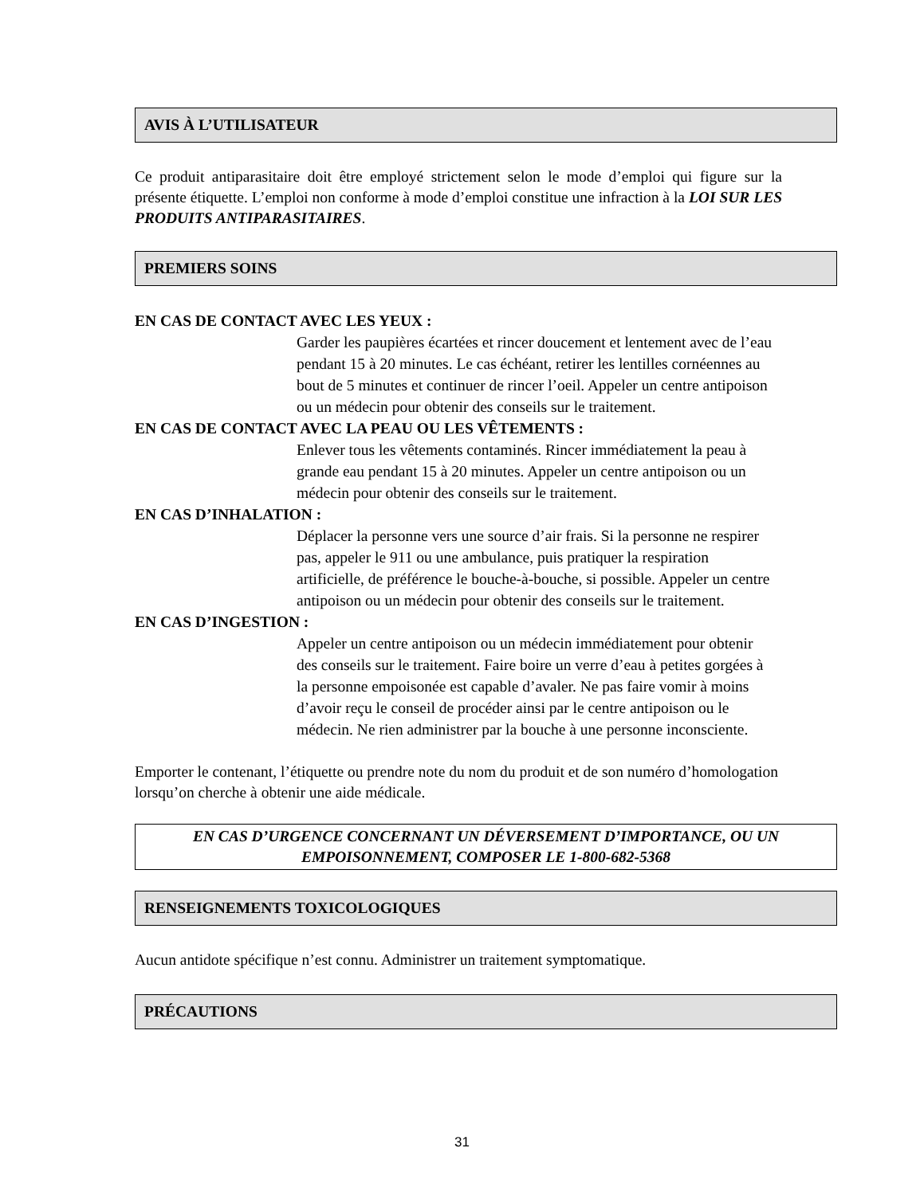AVIS À L’UTILISATEUR
Ce produit antiparasitaire doit être employé strictement selon le mode d’emploi qui figure sur la présente étiquette. L’emploi non conforme à mode d’emploi constitue une infraction à la LOI SUR LES PRODUITS ANTIPARASITAIRES.
PREMIERS SOINS
EN CAS DE CONTACT AVEC LES YEUX :
Garder les paupières écartées et rincer doucement et lentement avec de l’eau pendant 15 à 20 minutes. Le cas échéant, retirer les lentilles cornéennes au bout de 5 minutes et continuer de rincer l’oeil. Appeler un centre antipoison ou un médecin pour obtenir des conseils sur le traitement.
EN CAS DE CONTACT AVEC LA PEAU OU LES VÊTEMENTS :
Enlever tous les vêtements contaminés. Rincer immédiatement la peau à grande eau pendant 15 à 20 minutes. Appeler un centre antipoison ou un médecin pour obtenir des conseils sur le traitement.
EN CAS D’INHALATION :
Déplacer la personne vers une source d’air frais. Si la personne ne respirer pas, appeler le 911 ou une ambulance, puis pratiquer la respiration artificielle, de préférence le bouche-à-bouche, si possible. Appeler un centre antipoison ou un médecin pour obtenir des conseils sur le traitement.
EN CAS D’INGESTION :
Appeler un centre antipoison ou un médecin immédiatement pour obtenir des conseils sur le traitement. Faire boire un verre d’eau à petites gorgées à la personne empoisonée est capable d’avaler. Ne pas faire vomir à moins d’avoir reçu le conseil de procéder ainsi par le centre antipoison ou le médecin. Ne rien administrer par la bouche à une personne inconsciente.
Emporter le contenant, l’étiquette ou prendre note du nom du produit et de son numéro d’homologation lorsqu’on cherche à obtenir une aide médicale.
EN CAS D’URGENCE CONCERNANT UN DÉVERSEMENT D’IMPORTANCE, OU UN EMPOISONNEMENT, COMPOSER LE 1-800-682-5368
RENSEIGNEMENTS TOXICOLOGIQUES
Aucun antidote spécifique n’est connu. Administrer un traitement symptomatique.
PRÉCAUTIONS
31